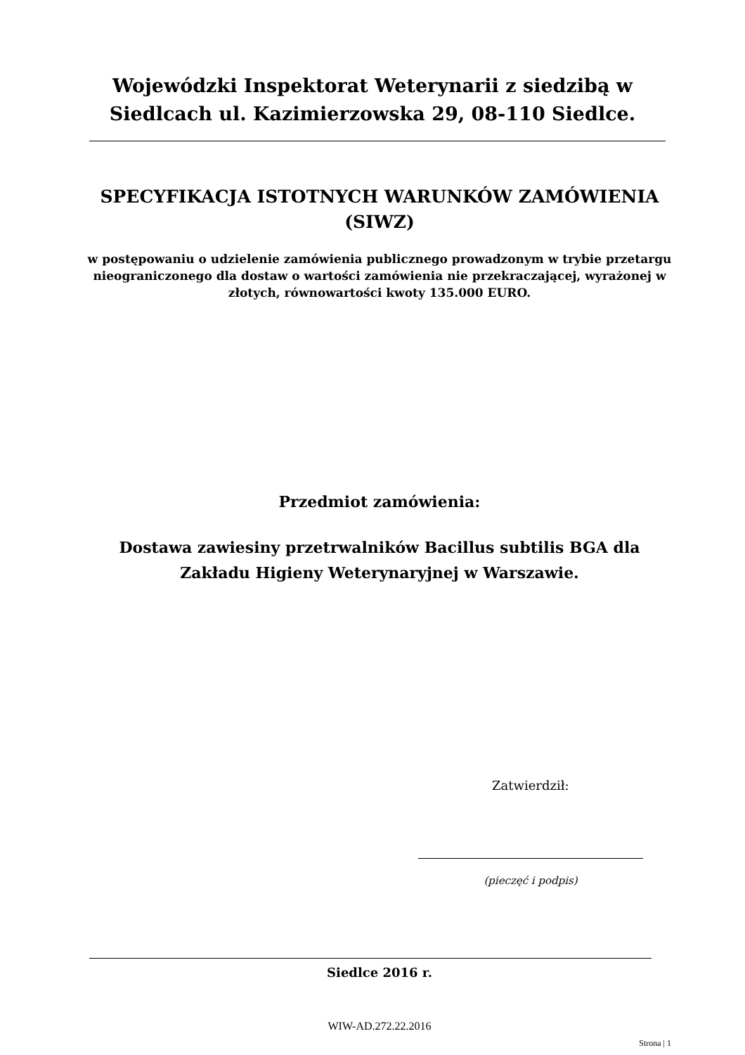Wojewódzki Inspektorat Weterynarii z siedzibą w Siedlcach ul. Kazimierzowska 29, 08-110 Siedlce.
SPECYFIKACJA ISTOTNYCH WARUNKÓW ZAMÓWIENIA (SIWZ)
w postępowaniu o udzielenie zamówienia publicznego prowadzonym w trybie przetargu nieograniczonego dla dostaw o wartości zamówienia nie przekraczającej, wyrażonej w złotych, równowartości kwoty 135.000 EURO.
Przedmiot zamówienia:
Dostawa zawiesiny przetrwalników Bacillus subtilis BGA dla Zakładu Higieny Weterynaryjnej w Warszawie.
Zatwierdził:
(pieczęć i podpis)
Siedlce 2016 r.
WIW-AD.272.22.2016
Strona | 1